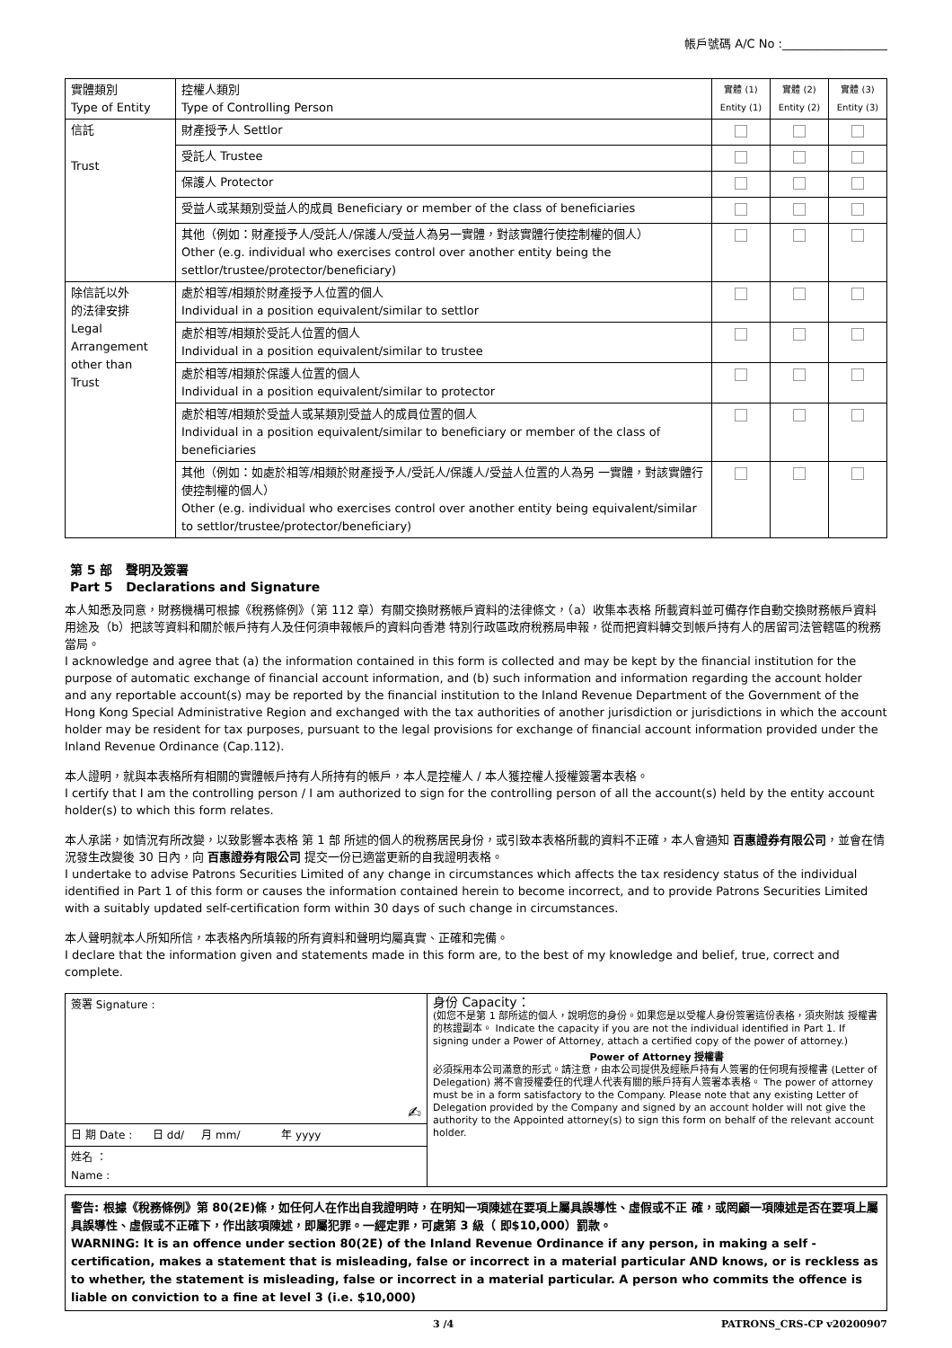帳戶號碼 A/C No :__________________
| 實體類別 Type of Entity | 控權人類別 Type of Controlling Person | 實體 (1) Entity (1) | 實體 (2) Entity (2) | 實體 (3) Entity (3) |
| 信託 Trust | 財產授予人 Settlor | | | |
| | 受託人 Trustee | | | |
| | 保護人 Protector | | | |
| | 受益人或某類別受益人的成員 Beneficiary or member of the class of beneficiaries | | | |
| | 其他（例如：財產授予人/受託人/保護人/受益人為另一實體，對該實體行使控制權的個人） Other (e.g. individual who exercises control over another entity being the settlor/trustee/protector/beneficiary) | | | |
| 除信託以外 的法律安排 Legal Arrangement other than Trust | 處於相等/相類於財產授予人位置的個人 Individual in a position equivalent/similar to settlor | | | |
| | 處於相等/相類於受託人位置的個人 Individual in a position equivalent/similar to trustee | | | |
| | 處於相等/相類於保護人位置的個人 Individual in a position equivalent/similar to protector | | | |
| | 處於相等/相類於受益人或某類別受益人的成員位置的個人 Individual in a position equivalent/similar to beneficiary or member of the class of beneficiaries | | | |
| | 其他（例如：如處於相等/相類於財產授予人/受託人/保護人/受益人位置的人為另 一實體，對該實體行使控制權的個人） Other (e.g. individual who exercises control over another entity being equivalent/similar to settlor/trustee/protector/beneficiary) | | | |
第 5 部 聲明及簽署
Part 5 Declarations and Signature
本人知悉及同意，財務機構可根據《稅務條例》（第 112 章）有關交換財務帳戶資料的法律條文，（a）收集本表格 所載資料並可備存作自動交換財務帳戶資料用途及（b）把該等資料和關於帳戶持有人及任何須申報帳戶的資料向香港 特別行政區政府稅務局申報，從而把資料轉交到帳戶持有人的居留司法管轄區的稅務當局。
I acknowledge and agree that (a) the information contained in this form is collected and may be kept by the financial institution for the purpose of automatic exchange of financial account information, and (b) such information and information regarding the account holder and any reportable account(s) may be reported by the financial institution to the Inland Revenue Department of the Government of the Hong Kong Special Administrative Region and exchanged with the tax authorities of another jurisdiction or jurisdictions in which the account holder may be resident for tax purposes, pursuant to the legal provisions for exchange of financial account information provided under the Inland Revenue Ordinance (Cap.112).
本人證明，就與本表格所有相關的實體帳戶持有人所持有的帳戶，本人是控權人 / 本人獲控權人授權簽署本表格。
I certify that I am the controlling person / I am authorized to sign for the controlling person of all the account(s) held by the entity account holder(s) to which this form relates.
本人承諾，如情況有所改變，以致影響本表格 第 1 部 所述的個人的稅務居民身份，或引致本表格所載的資料不正確，本人會通知 百惠證券有限公司，並會在情況發生改變後 30 日內，向 百惠證券有限公司 提交一份已適當更新的自我證明表格。
I undertake to advise Patrons Securities Limited of any change in circumstances which affects the tax residency status of the individual identified in Part 1 of this form or causes the information contained herein to become incorrect, and to provide Patrons Securities Limited with a suitably updated self-certification form within 30 days of such change in circumstances.
本人聲明就本人所知所信，本表格內所填報的所有資料和聲明均屬真實、正確和完備。
I declare that the information given and statements made in this form are, to the best of my knowledge and belief, true, correct and complete.
| 簽署 Signature : ✍ | 身份 Capacity： (如您不是第 1 部所述的個人，說明您的身份。如果您是以受權人身份簽署這份表格，須夾附該 授權書的核證副本。 Indicate the capacity if you are not the individual identified in Part 1. If signing under a Power of Attorney, attach a certified copy of the power of attorney.) Power of Attorney 授權書 必須採用本公司滿意的形式。請注意，由本公司提供及經賬戶持有人簽署的任何現有授權書 (Letter of Delegation) 將不會授權委任的代理人代表有關的賬戶持有人簽署本表格。 The power of attorney must be in a form satisfactory to the Company. Please note that any existing Letter of Delegation provided by the Company and signed by an account holder will not give the authority to the Appointed attorney(s) to sign this form on behalf of the relevant account holder. |
| 日 期 Date : 日 dd/ 月 mm/ 年 yyyy | |
| 姓名 ： Name : | |
警告: 根據《稅務條例》第 80(2E)條，如任何人在作出自我證明時，在明知一項陳述在要項上屬具誤導性、虛假或不正 確，或罔顧一項陳述是否在要項上屬具誤導性、虛假或不正確下，作出該項陳述，即屬犯罪。一經定罪，可處第 3 級（ 即$10,000）罰款。
WARNING: It is an offence under section 80(2E) of the Inland Revenue Ordinance if any person, in making a self - certification, makes a statement that is misleading, false or incorrect in a material particular AND knows, or is reckless as to whether, the statement is misleading, false or incorrect in a material particular. A person who commits the offence is liable on conviction to a fine at level 3 (i.e. $10,000)
3 /4 PATRONS_CRS-CP v20200907